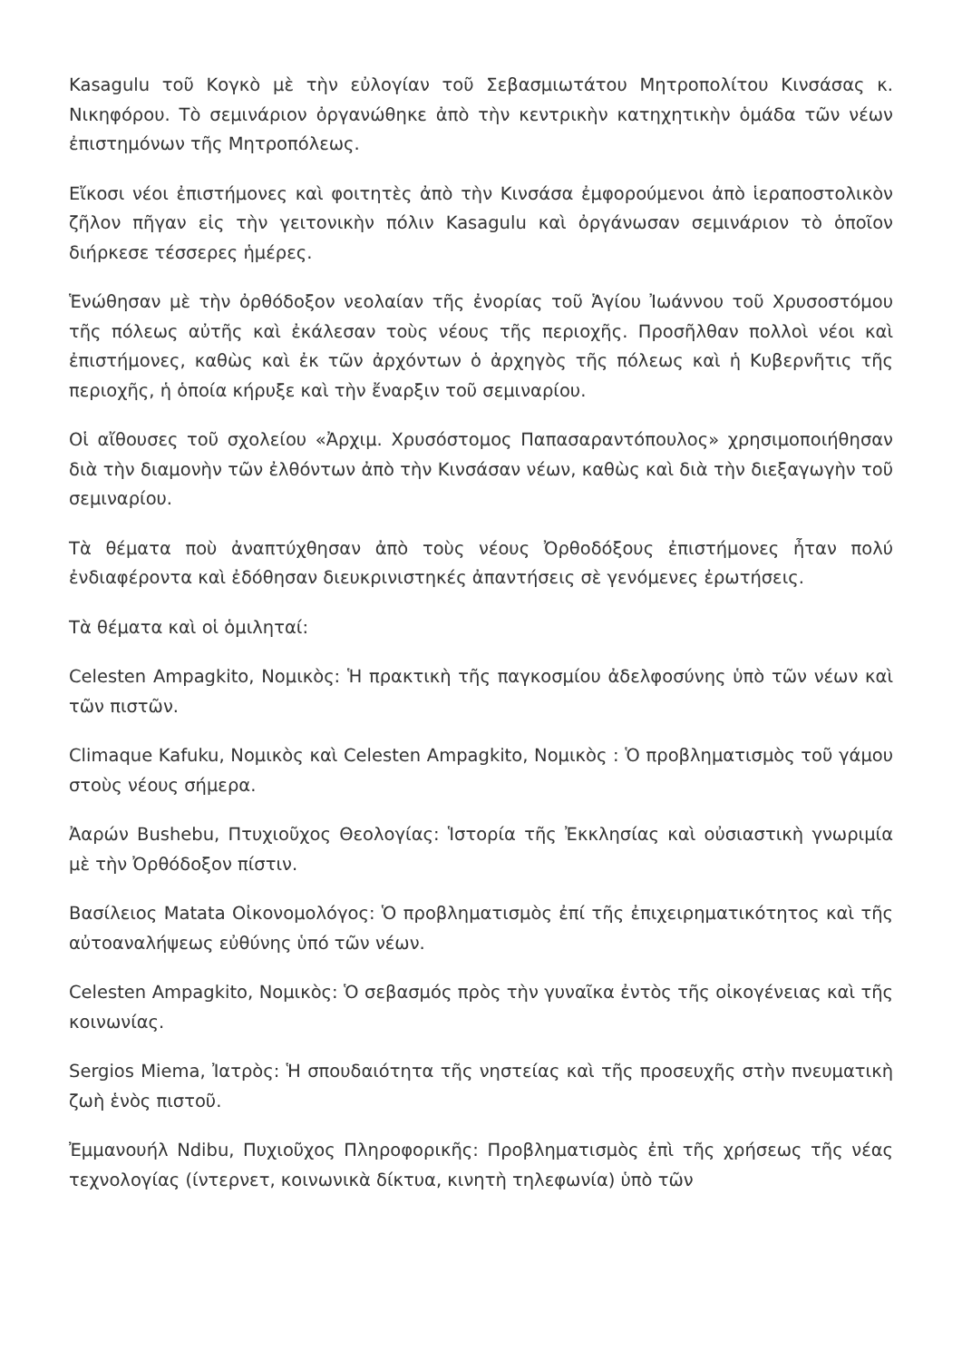Kasagulu τοῦ Κογκὸ μὲ τὴν εὐλογίαν τοῦ Σεβασμιωτάτου Μητροπολίτου Κινσάσας κ. Νικηφόρου. Τὸ σεμινάριον ὀργανώθηκε ἀπὸ τὴν κεντρικὴν κατηχητικὴν ὁμάδα τῶν νέων ἐπιστημόνων τῆς Μητροπόλεως.
Εἴκοσι νέοι ἐπιστήμονες καὶ φοιτητὲς ἀπὸ τὴν Κινσάσα ἐμφορούμενοι ἀπὸ ἱεραποστολικὸν ζῆλον πῆγαν εἰς τὴν γειτονικὴν πόλιν Kasagulu καὶ ὀργάνωσαν σεμινάριον τὸ ὁποῖον διήρκεσε τέσσερες ἡμέρες.
Ἑνώθησαν μὲ τὴν ὀρθόδοξον νεολαίαν τῆς ἐνορίας τοῦ Ἁγίου Ἰωάννου τοῦ Χρυσοστόμου τῆς πόλεως αὐτῆς καὶ ἐκάλεσαν τοὺς νέους τῆς περιοχῆς. Προσῆλθαν πολλοὶ νέοι καὶ ἐπιστήμονες, καθὼς καὶ ἐκ τῶν ἀρχόντων ὁ ἀρχηγὸς τῆς πόλεως καὶ ἡ Κυβερνῆτις τῆς περιοχῆς, ἡ ὁποία κήρυξε καὶ τὴν ἔναρξιν τοῦ σεμιναρίου.
Οἱ αἴθουσες τοῦ σχολείου «Ἀρχιμ. Χρυσόστομος Παπασαραντόπουλος» χρησιμοποιήθησαν διὰ τὴν διαμονὴν τῶν ἐλθόντων ἀπὸ τὴν Κινσάσαν νέων, καθὼς καὶ διὰ τὴν διεξαγωγὴν τοῦ σεμιναρίου.
Τὰ θέματα ποὺ ἀναπτύχθησαν ἀπὸ τοὺς νέους Ὀρθοδόξους ἐπιστήμονες ἦταν πολύ ἐνδιαφέροντα καὶ ἐδόθησαν διευκρινιστηκές ἀπαντήσεις σὲ γενόμενες ἐρωτήσεις.
Τὰ θέματα καὶ οἱ ὁμιληταί:
Celesten Ampagkito, Νομικὸς: Ἡ πρακτικὴ τῆς παγκοσμίου ἀδελφοσύνης ὑπὸ τῶν νέων καὶ τῶν πιστῶν.
Climaque Kafuku, Νομικὸς καὶ Celesten Ampagkito, Νομικὸς : Ὁ προβληματισμὸς τοῦ γάμου στοὺς νέους σήμερα.
Ἀαρών Bushebu, Πτυχιοῦχος Θεολογίας: Ἱστορία τῆς Ἐκκλησίας καὶ οὐσιαστικὴ γνωριμία μὲ τὴν Ὀρθόδοξον πίστιν.
Βασίλειος Matata Οἰκονομολόγος: Ὁ προβληματισμὸς ἐπί τῆς ἐπιχειρηματικότητος καὶ τῆς αὐτοαναλήψεως εὐθύνης ὑπό τῶν νέων.
Celesten Ampagkito, Νομικὸς: Ὁ σεβασμός πρὸς τὴν γυναῖκα ἐντὸς τῆς οἰκογένειας καὶ τῆς κοινωνίας.
Sergios Miema, Ἰατρὸς: Ἡ σπουδαιότητα τῆς νηστείας καὶ τῆς προσευχῆς στὴν πνευματικὴ ζωὴ ἑνὸς πιστοῦ.
Ἐμμανουήλ Ndibu, Πυχιοῦχος Πληροφορικῆς: Προβληματισμὸς ἐπὶ τῆς χρήσεως τῆς νέας τεχνολογίας (ίντερνετ, κοινωνικὰ δίκτυα, κινητὴ τηλεφωνία) ὑπὸ τῶν